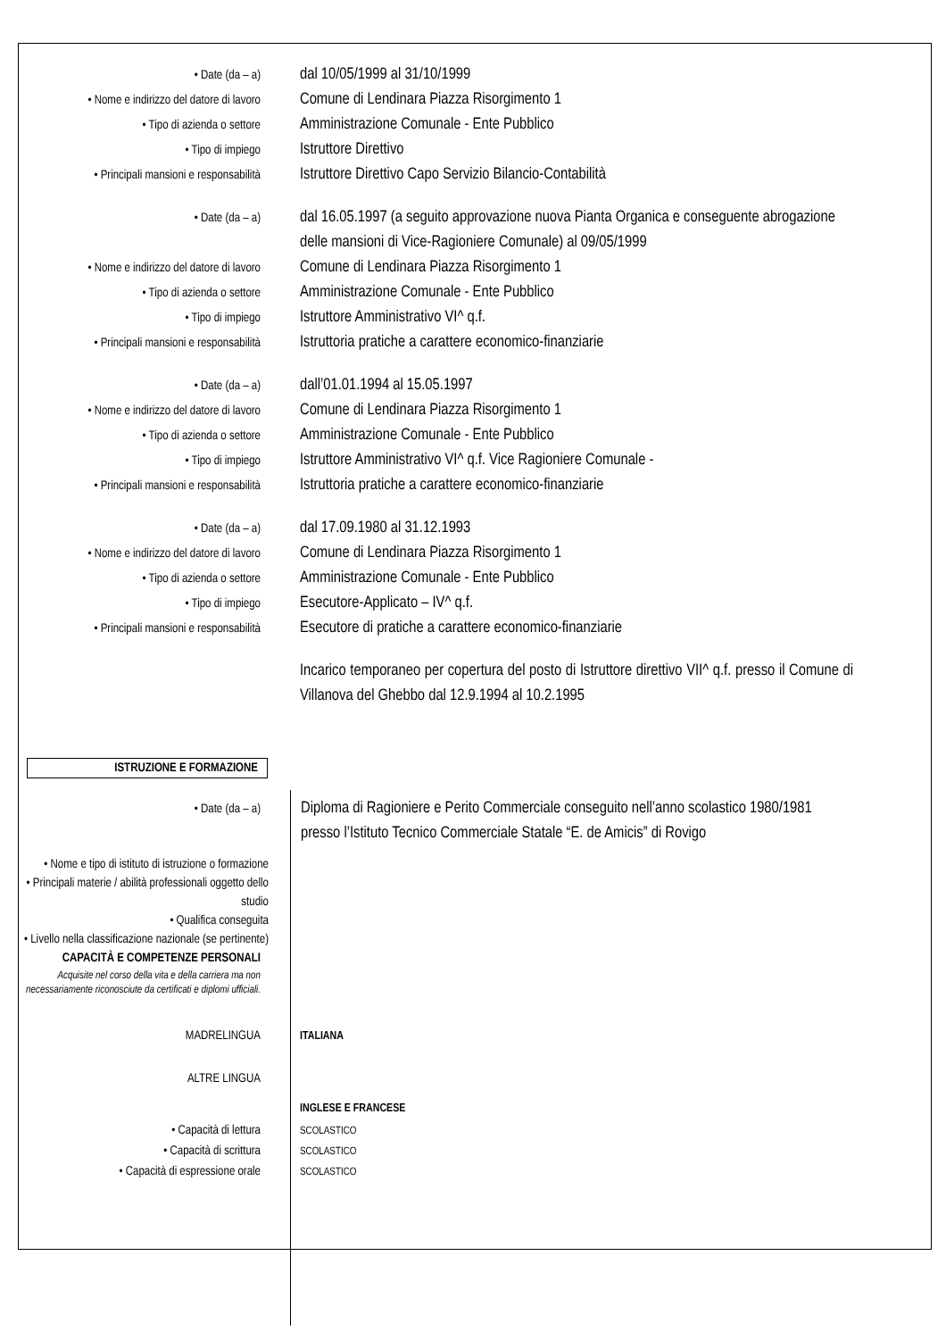• Date (da – a)
dal 10/05/1999 al 31/10/1999
• Nome e indirizzo del datore di lavoro
Comune di Lendinara Piazza Risorgimento 1
• Tipo di azienda o settore
Amministrazione Comunale - Ente Pubblico
• Tipo di impiego
Istruttore Direttivo
• Principali mansioni e responsabilità
Istruttore Direttivo Capo Servizio Bilancio-Contabilità
• Date (da – a)
dal 16.05.1997 (a seguito approvazione nuova Pianta Organica e conseguente abrogazione delle mansioni di Vice-Ragioniere Comunale) al 09/05/1999
• Nome e indirizzo del datore di lavoro
Comune di Lendinara Piazza Risorgimento 1
• Tipo di azienda o settore
Amministrazione Comunale - Ente Pubblico
• Tipo di impiego
Istruttore Amministrativo VI^ q.f.
• Principali mansioni e responsabilità
Istruttoria pratiche a carattere economico-finanziarie
• Date (da – a)
dall’01.01.1994 al 15.05.1997
• Nome e indirizzo del datore di lavoro
Comune di Lendinara Piazza Risorgimento 1
• Tipo di azienda o settore
Amministrazione Comunale - Ente Pubblico
• Tipo di impiego
Istruttore Amministrativo VI^ q.f. Vice Ragioniere Comunale -
• Principali mansioni e responsabilità
Istruttoria pratiche a carattere economico-finanziarie
• Date (da – a)
dal 17.09.1980 al 31.12.1993
• Nome e indirizzo del datore di lavoro
Comune di Lendinara Piazza Risorgimento 1
• Tipo di azienda o settore
Amministrazione Comunale - Ente Pubblico
• Tipo di impiego
Esecutore-Applicato – IV^ q.f.
• Principali mansioni e responsabilità
Esecutore di pratiche a carattere economico-finanziarie
Incarico temporaneo per copertura del posto di Istruttore direttivo VII^ q.f. presso il Comune di Villanova del Ghebbo dal 12.9.1994 al 10.2.1995
ISTRUZIONE E FORMAZIONE
• Date (da – a)
Diploma di Ragioniere e Perito Commerciale conseguito nell’anno scolastico 1980/1981 presso l’Istituto Tecnico Commerciale Statale “E. de Amicis” di Rovigo
• Nome e tipo di istituto di istruzione o formazione
• Principali materie / abilità professionali oggetto dello studio
• Qualifica conseguita
• Livello nella classificazione nazionale (se pertinente)
CAPACITÀ E COMPETENZE PERSONALI
Acquisite nel corso della vita e della carriera ma non necessariamente riconosciute da certificati e diplomi ufficiali.
MADRELINGUA
ITALIANA
ALTRE LINGUA
INGLESE E FRANCESE
• Capacità di lettura
SCOLASTICO
• Capacità di scrittura
SCOLASTICO
• Capacità di espressione orale
SCOLASTICO